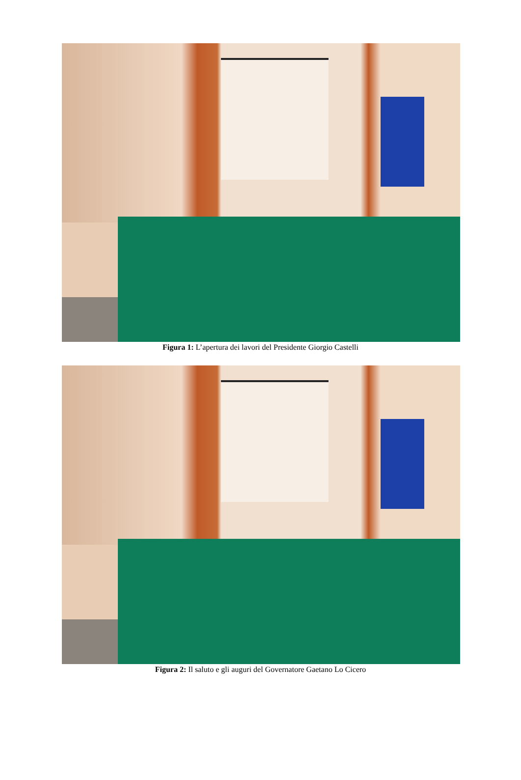Figura 1: L’apertura dei lavori del Presidente Giorgio Castelli
Figura 2: Il saluto e gli auguri del Governatore Gaetano Lo Cicero